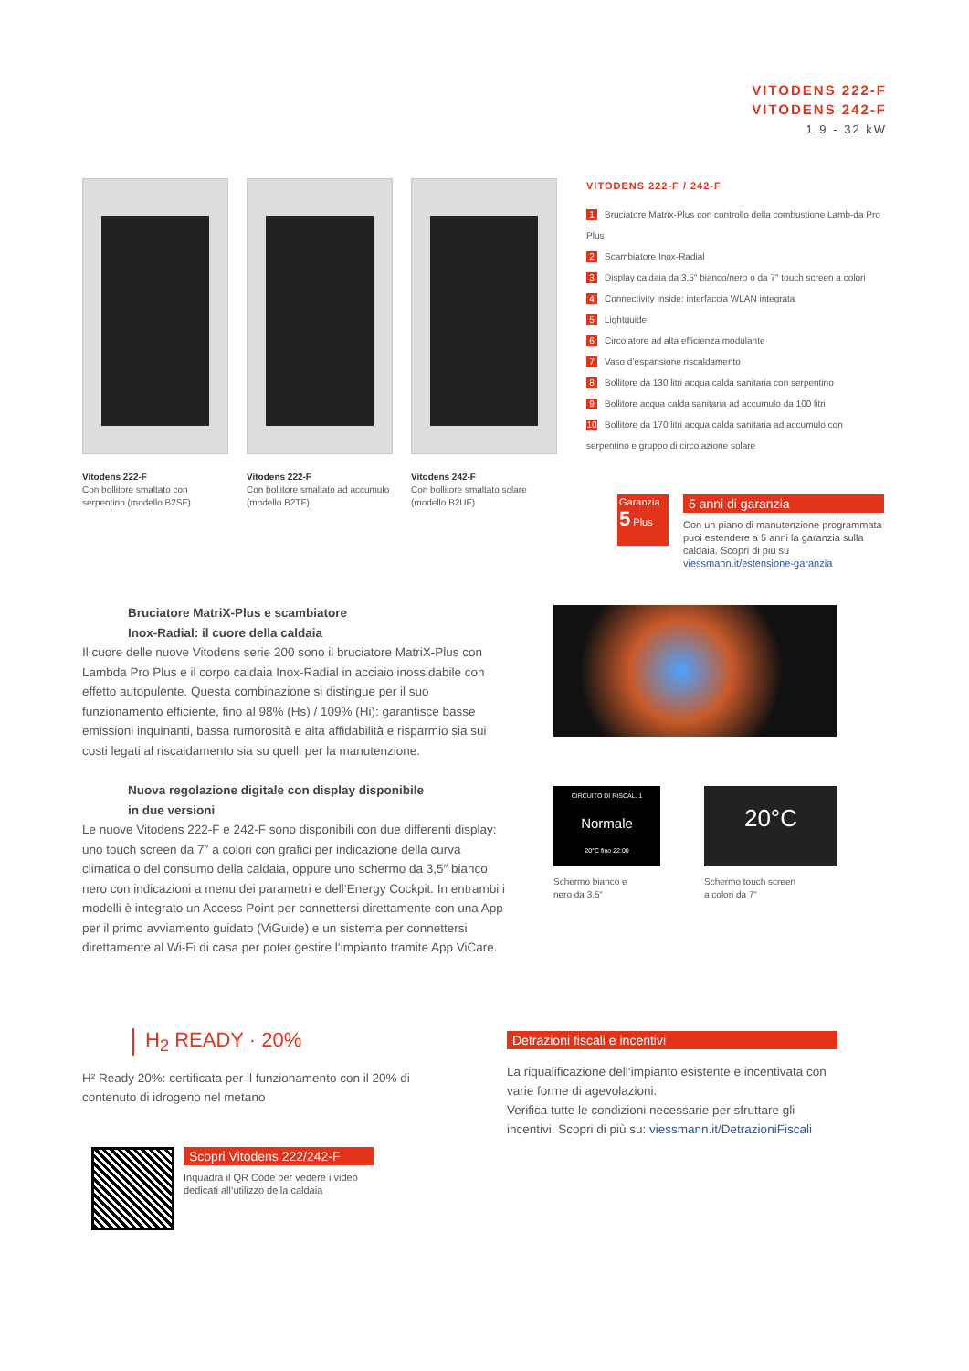VITODENS 222-F
VITODENS 242-F
1,9 - 32 kW
Vitodens 222-F
Con bollitore smaltato con serpentino (modello B2SF)
Vitodens 222-F
Con bollitore smaltato ad accumulo (modello B2TF)
Vitodens 242-F
Con bollitore smaltato solare (modello B2UF)
VITODENS 222-F / 242-F
1 Bruciatore Matrix-Plus con controllo della combustione Lamb-da Pro Plus
2 Scambiatore Inox-Radial
3 Display caldaia da 3,5″ bianco/nero o da 7″ touch screen a colori
4 Connectivity Inside: interfaccia WLAN integrata
5 Lightguide
6 Circolatore ad alta efficienza modulante
7 Vaso d’espansione riscaldamento
8 Bollitore da 130 litri acqua calda sanitaria con serpentino
9 Bollitore acqua calda sanitaria ad accumulo da 100 litri
10 Bollitore da 170 litri acqua calda sanitaria ad accumulo con serpentino e gruppo di circolazione solare
Garanzia
5 Plus
5 anni di garanzia
Con un piano di manutenzione programmata puoi estendere a 5 anni la garanzia sulla caldaia. Scopri di più su viessmann.it/estensione-garanzia
Bruciatore MatriX-Plus e scambiatore
Inox-Radial: il cuore della caldaia
Il cuore delle nuove Vitodens serie 200 sono il bruciatore MatriX-Plus con Lambda Pro Plus e il corpo caldaia Inox-Radial in acciaio inossidabile con effetto autopulente. Questa combinazione si distingue per il suo funzionamento efficiente, fino al 98% (Hs) / 109% (Hi): garantisce basse emissioni inquinanti, bassa rumorosità e alta affidabilità e risparmio sia sui costi legati al riscaldamento sia su quelli per la manutenzione.
Nuova regolazione digitale con display disponibile
in due versioni
Le nuove Vitodens 222-F e 242-F sono disponibili con due differenti display: uno touch screen da 7″ a colori con grafici per indicazione della curva climatica o del consumo della caldaia, oppure uno schermo da 3,5″ bianco nero con indicazioni a menu dei parametri e dell‘Energy Cockpit. In entrambi i modelli è integrato un Access Point per connettersi direttamente con una App per il primo avviamento guidato (ViGuide) e un sistema per connettersi direttamente al Wi-Fi di casa per poter gestire l‘impianto tramite App ViCare.
CIRCUITO DI RISCAL. 1
Normale
20°C fino 22:00
Schermo bianco e
nero da 3,5“
20°C
Schermo touch screen
a colori da 7“
H<sub>2</sub> READY · 20%
H² Ready 20%: certificata per il funzionamento con il 20% di contenuto di idrogeno nel metano
Detrazioni fiscali e incentivi
La riqualificazione dell‘impianto esistente e incentivata con varie forme di agevolazioni.
Verifica tutte le condizioni necessarie per sfruttare gli incentivi. Scopri di più su: viessmann.it/DetrazioniFiscali
Scopri Vitodens 222/242-F
Inquadra il QR Code per vedere i video dedicati all‘utilizzo della caldaia